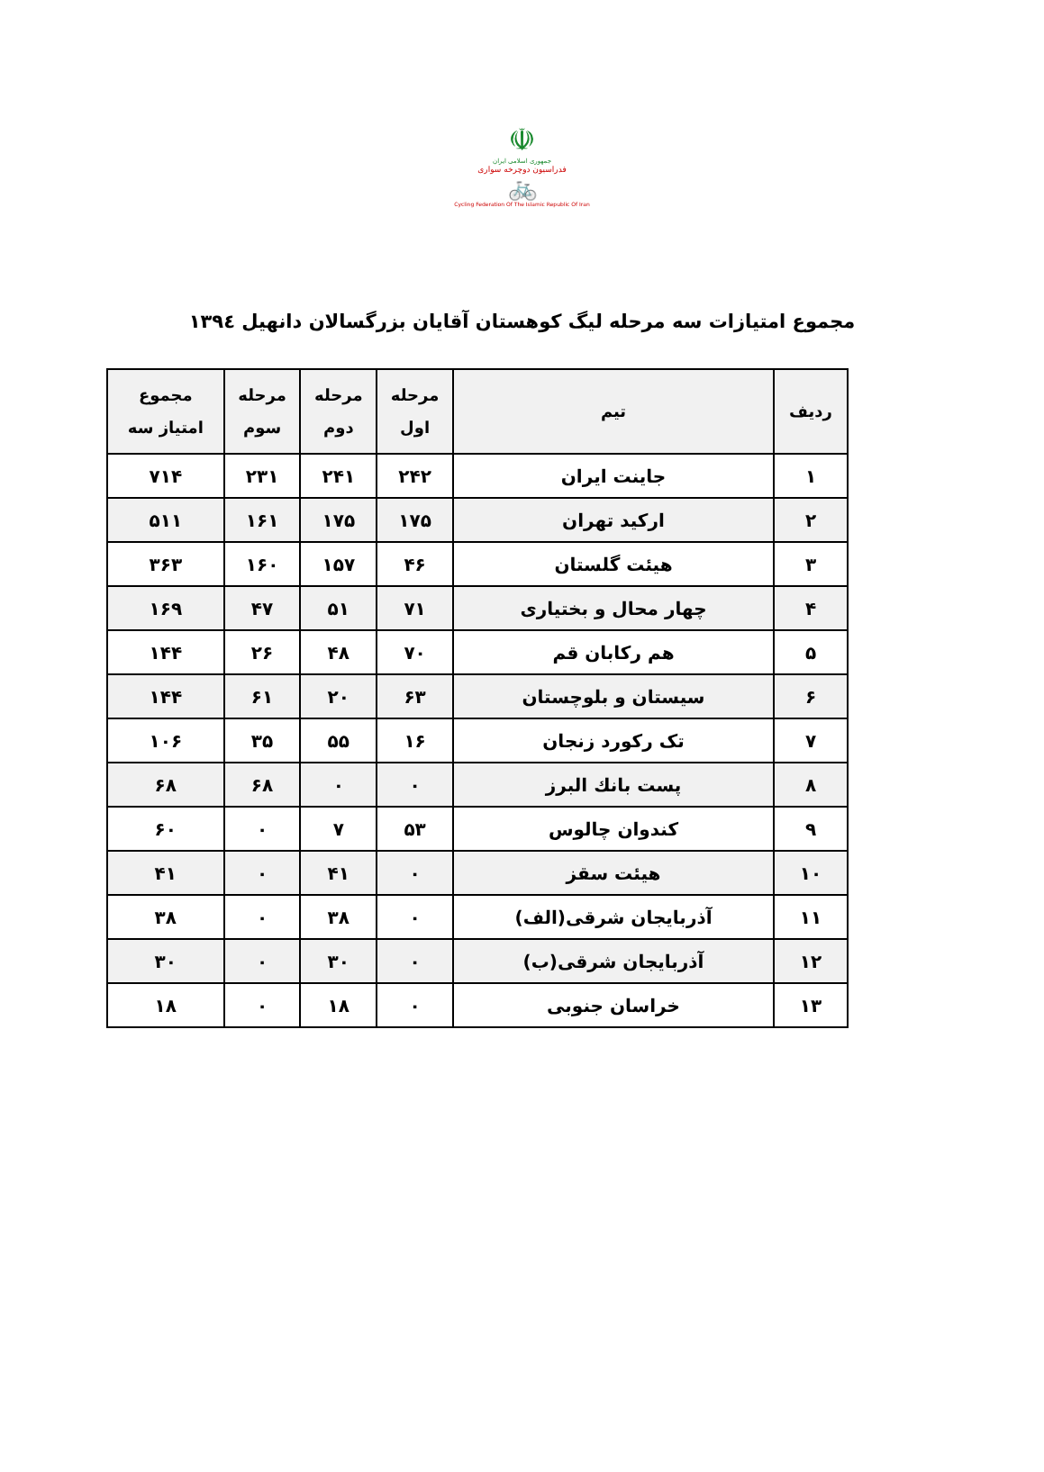☫
جمهوری اسلامی ایران
فدراسیون دوچرخه سواری
🚲
Cycling Federation Of The Islamic Republic Of Iran
مجموع امتیازات سه مرحله لیگ کوهستان آقایان بزرگسالان دانهیل ۱۳۹٤
| ردیف | تیم | مرحله اول | مرحله دوم | مرحله سوم | مجموع امتیاز سه |
| --- | --- | --- | --- | --- | --- |
| ۱ | جاینت ایران | ۲۴۲ | ۲۴۱ | ۲۳۱ | ۷۱۴ |
| ۲ | ارکید تهران | ۱۷۵ | ۱۷۵ | ۱۶۱ | ۵۱۱ |
| ۳ | هیئت گلستان | ۴۶ | ۱۵۷ | ۱۶۰ | ۳۶۳ |
| ۴ | چهار محال و بختیاری | ۷۱ | ۵۱ | ۴۷ | ۱۶۹ |
| ۵ | هم رکابان قم | ۷۰ | ۴۸ | ۲۶ | ۱۴۴ |
| ۶ | سیستان و بلوچستان | ۶۳ | ۲۰ | ۶۱ | ۱۴۴ |
| ۷ | تک رکورد زنجان | ۱۶ | ۵۵ | ۳۵ | ۱۰۶ |
| ۸ | پست بانك البرز | ۰ | ۰ | ۶۸ | ۶۸ |
| ۹ | کندوان چالوس | ۵۳ | ۷ | ۰ | ۶۰ |
| ۱۰ | هیئت سقز | ۰ | ۴۱ | ۰ | ۴۱ |
| ۱۱ | آذربایجان شرقی(الف) | ۰ | ۳۸ | ۰ | ۳۸ |
| ۱۲ | آذربایجان شرقی(ب) | ۰ | ۳۰ | ۰ | ۳۰ |
| ۱۳ | خراسان جنوبی | ۰ | ۱۸ | ۰ | ۱۸ |